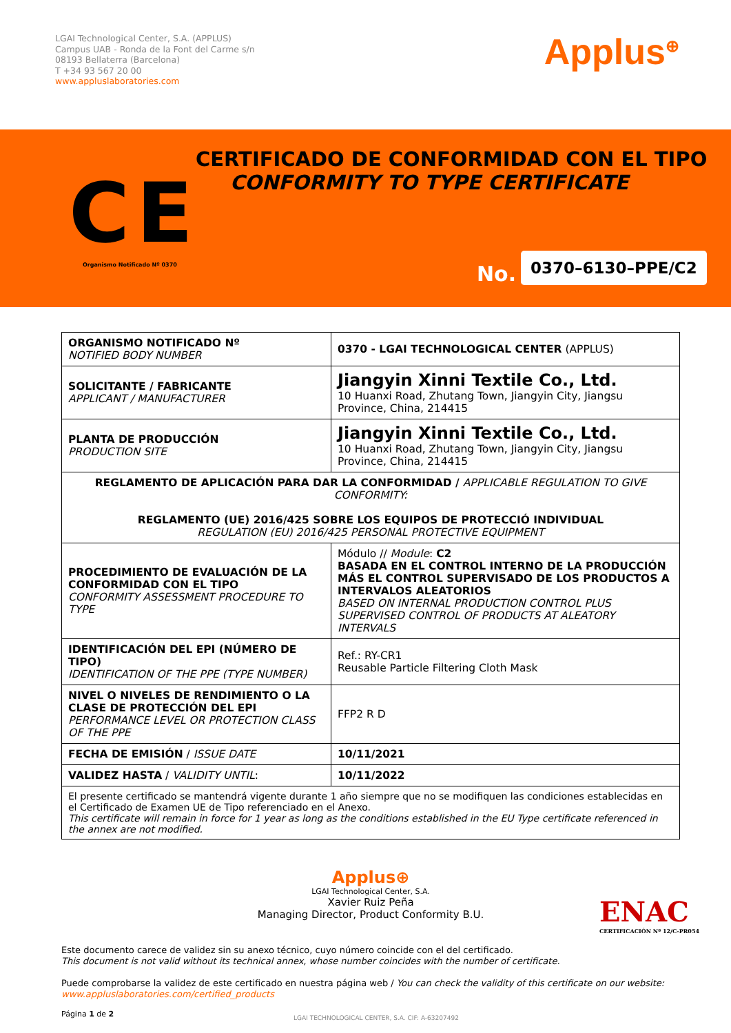LGAI Technological Center, S.A. (APPLUS)
Campus UAB - Ronda de la Font del Carme s/n
08193 Bellaterra (Barcelona)
T +34 93 567 20 00
www.appluslaboratories.com
Applus<sup>⊕</sup>
CERTIFICADO DE CONFORMIDAD CON EL TIPO
CONFORMITY TO TYPE CERTIFICATE
Organismo Notificado Nº 0370 No.
0370–6130–PPE/C2
CE
| ORGANISMO NOTIFICADO Nº NOTIFIED BODY NUMBER | 0370 - LGAI TECHNOLOGICAL CENTER (APPLUS) |
| SOLICITANTE / FABRICANTE APPLICANT / MANUFACTURER | Jiangyin Xinni Textile Co., Ltd. 10 Huanxi Road, Zhutang Town, Jiangyin City, Jiangsu Province, China, 214415 |
| PLANTA DE PRODUCCIÓN PRODUCTION SITE | Jiangyin Xinni Textile Co., Ltd. 10 Huanxi Road, Zhutang Town, Jiangyin City, Jiangsu Province, China, 214415 |
| REGLAMENTO DE APLICACIÓN PARA DAR LA CONFORMIDAD / APPLICABLE REGULATION TO GIVE CONFORMITY: REGLAMENTO (UE) 2016/425 SOBRE LOS EQUIPOS DE PROTECCIÓ INDIVIDUAL REGULATION (EU) 2016/425 PERSONAL PROTECTIVE EQUIPMENT | |
| PROCEDIMIENTO DE EVALUACIÓN DE LA CONFORMIDAD CON EL TIPO CONFORMITY ASSESSMENT PROCEDURE TO TYPE | Módulo // Module : C2 BASADA EN EL CONTROL INTERNO DE LA PRODUCCIÓN MÁS EL CONTROL SUPERVISADO DE LOS PRODUCTOS A INTERVALOS ALEATORIOS BASED ON INTERNAL PRODUCTION CONTROL PLUS SUPERVISED CONTROL OF PRODUCTS AT ALEATORY INTERVALS |
| IDENTIFICACIÓN DEL EPI (NÚMERO DE TIPO) IDENTIFICATION OF THE PPE (TYPE NUMBER) | Ref.: RY-CR1 Reusable Particle Filtering Cloth Mask |
| NIVEL O NIVELES DE RENDIMIENTO O LA CLASE DE PROTECCIÓN DEL EPI PERFORMANCE LEVEL OR PROTECTION CLASS OF THE PPE | FFP2 R D |
| FECHA DE EMISIÓN / ISSUE DATE | 10/11/2021 |
| VALIDEZ HASTA / VALIDITY UNTIL : | 10/11/2022 |
| El presente certificado se mantendrá vigente durante 1 año siempre que no se modifiquen las condiciones establecidas en el Certificado de Examen UE de Tipo referenciado en el Anexo. This certificate will remain in force for 1 year as long as the conditions established in the EU Type certificate referenced in the annex are not modified. | |
Applus⊕
LGAI Technological Center, S.A.
Xavier Ruiz Peña
Managing Director, Product Conformity B.U.
ENAC
CERTIFICACIÓN Nº 12/C-PR054
Este documento carece de validez sin su anexo técnico, cuyo número coincide con el del certificado.
This document is not valid without its technical annex, whose number coincides with the number of certificate.
Puede comprobarse la validez de este certificado en nuestra página web / You can check the validity of this certificate on our website:
www.appluslaboratories.com/certified_products
Página 1 de 2
LGAI TECHNOLOGICAL CENTER, S.A. CIF: A-63207492